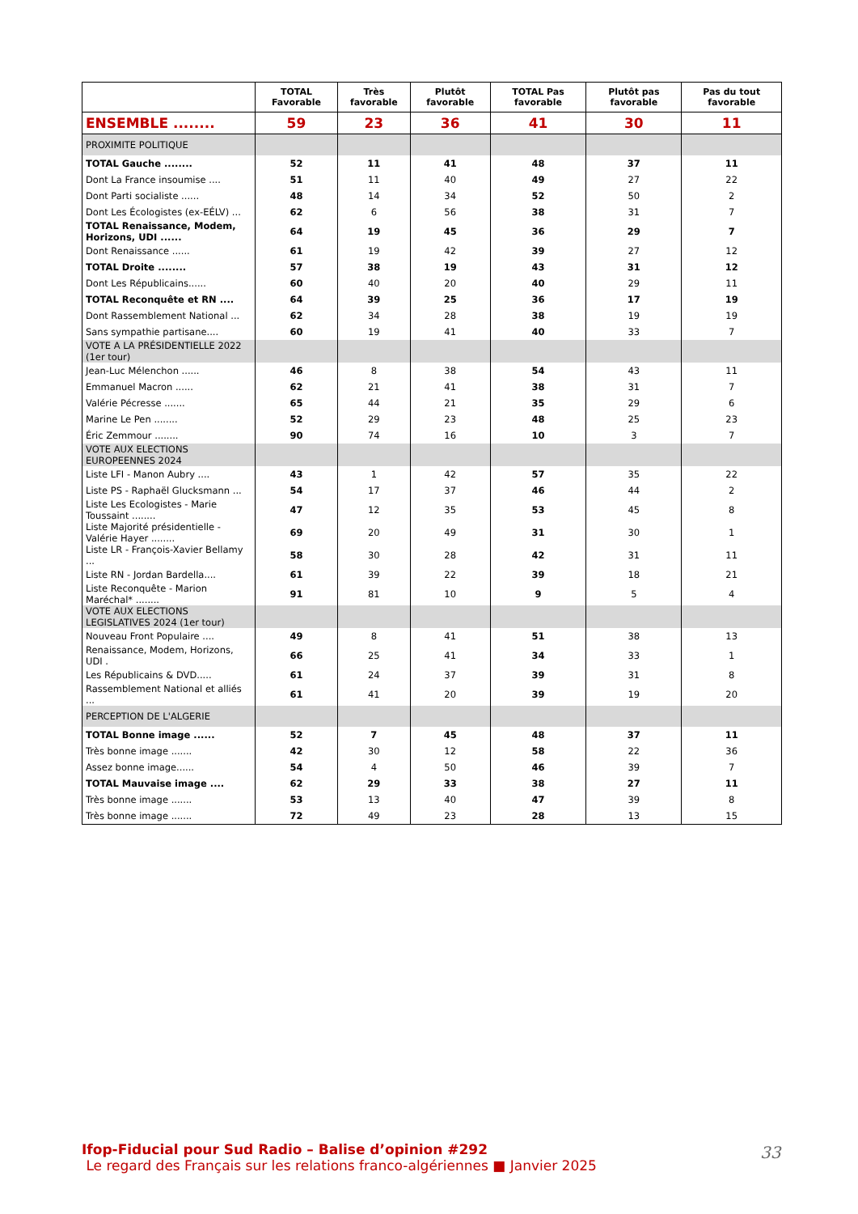| | TOTAL Favorable | Très favorable | Plutôt favorable | TOTAL Pas favorable | Plutôt pas favorable | Pas du tout favorable |
| --- | --- | --- | --- | --- | --- | --- |
| ENSEMBLE ........ | 59 | 23 | 36 | 41 | 30 | 11 |
| PROXIMITE POLITIQUE | | | | | | |
| TOTAL Gauche ........ | 52 | 11 | 41 | 48 | 37 | 11 |
| Dont La France insoumise .... | 51 | 11 | 40 | 49 | 27 | 22 |
| Dont Parti socialiste ...... | 48 | 14 | 34 | 52 | 50 | 2 |
| Dont Les Écologistes (ex-EÉLV) ... | 62 | 6 | 56 | 38 | 31 | 7 |
| TOTAL Renaissance, Modem, Horizons, UDI ...... | 64 | 19 | 45 | 36 | 29 | 7 |
| Dont Renaissance ...... | 61 | 19 | 42 | 39 | 27 | 12 |
| TOTAL Droite ........ | 57 | 38 | 19 | 43 | 31 | 12 |
| Dont Les Républicains...... | 60 | 40 | 20 | 40 | 29 | 11 |
| TOTAL Reconquête et RN .... | 64 | 39 | 25 | 36 | 17 | 19 |
| Dont Rassemblement National ... | 62 | 34 | 28 | 38 | 19 | 19 |
| Sans sympathie partisane.... | 60 | 19 | 41 | 40 | 33 | 7 |
| VOTE A LA PRÉSIDENTIELLE 2022 (1er tour) | | | | | | |
| Jean-Luc Mélenchon ...... | 46 | 8 | 38 | 54 | 43 | 11 |
| Emmanuel Macron ...... | 62 | 21 | 41 | 38 | 31 | 7 |
| Valérie Pécresse ....... | 65 | 44 | 21 | 35 | 29 | 6 |
| Marine Le Pen ........ | 52 | 29 | 23 | 48 | 25 | 23 |
| Éric Zemmour ........ | 90 | 74 | 16 | 10 | 3 | 7 |
| VOTE AUX ELECTIONS EUROPEENNES 2024 | | | | | | |
| Liste LFI - Manon Aubry .... | 43 | 1 | 42 | 57 | 35 | 22 |
| Liste PS - Raphaël Glucksmann ... | 54 | 17 | 37 | 46 | 44 | 2 |
| Liste Les Ecologistes - Marie Toussaint ........ | 47 | 12 | 35 | 53 | 45 | 8 |
| Liste Majorité présidentielle - Valérie Hayer ........ | 69 | 20 | 49 | 31 | 30 | 1 |
| Liste LR - François-Xavier Bellamy ... | 58 | 30 | 28 | 42 | 31 | 11 |
| Liste RN - Jordan Bardella.... | 61 | 39 | 22 | 39 | 18 | 21 |
| Liste Reconquête - Marion Maréchal* ........ | 91 | 81 | 10 | 9 | 5 | 4 |
| VOTE AUX ELECTIONS LEGISLATIVES 2024 (1er tour) | | | | | | |
| Nouveau Front Populaire .... | 49 | 8 | 41 | 51 | 38 | 13 |
| Renaissance, Modem, Horizons, UDI . | 66 | 25 | 41 | 34 | 33 | 1 |
| Les Républicains & DVD..... | 61 | 24 | 37 | 39 | 31 | 8 |
| Rassemblement National et alliés ... | 61 | 41 | 20 | 39 | 19 | 20 |
| PERCEPTION DE L'ALGERIE | | | | | | |
| TOTAL Bonne image ...... | 52 | 7 | 45 | 48 | 37 | 11 |
| Très bonne image ....... | 42 | 30 | 12 | 58 | 22 | 36 |
| Assez bonne image...... | 54 | 4 | 50 | 46 | 39 | 7 |
| TOTAL Mauvaise image .... | 62 | 29 | 33 | 38 | 27 | 11 |
| Très bonne image ....... | 53 | 13 | 40 | 47 | 39 | 8 |
| Très bonne image ....... | 72 | 49 | 23 | 28 | 13 | 15 |
Ifop-Fiducial pour Sud Radio – Balise d’opinion #292
Le regard des Français sur les relations franco-algériennes ■ Janvier 2025
33